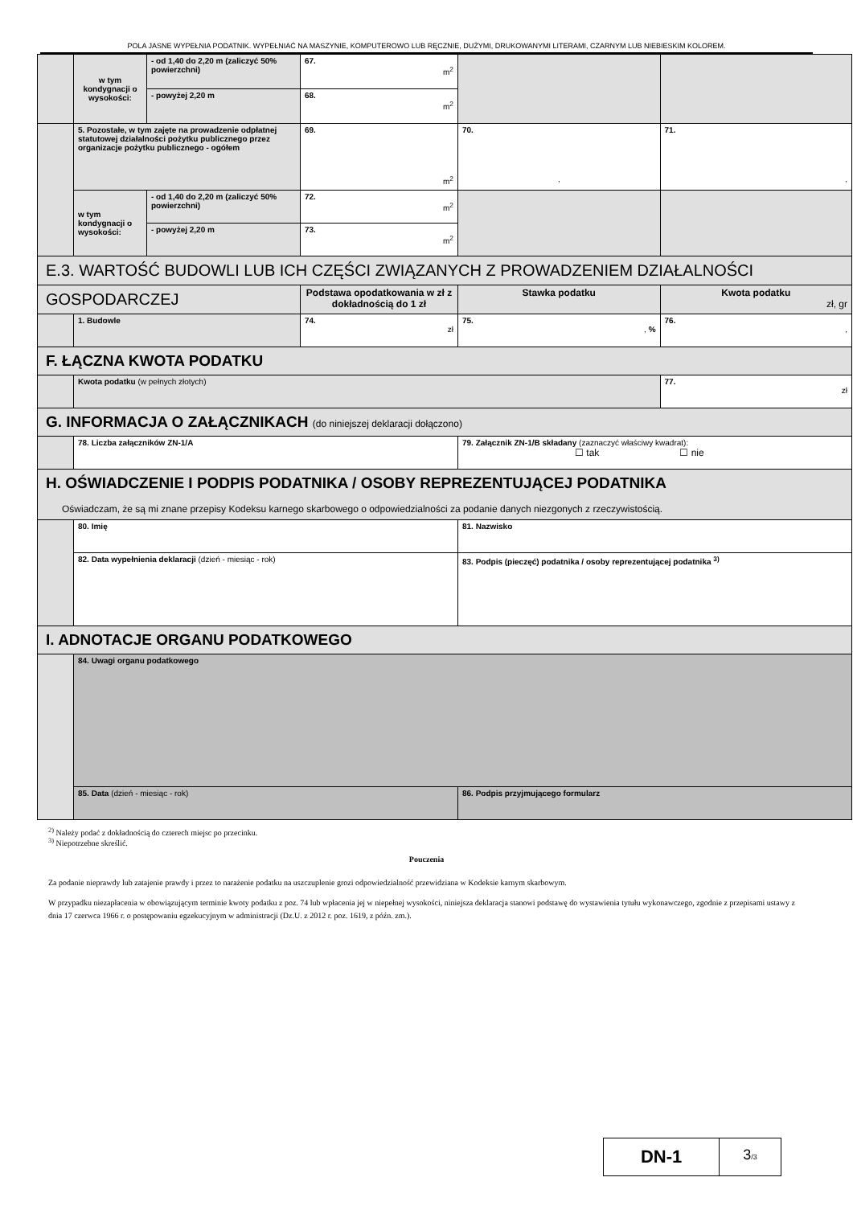POLA JASNE WYPEŁNIA PODATNIK. WYPEŁNIAĆ NA MASZYNIE, KOMPUTEROWO LUB RĘCZNIE, DUŻYMI, DRUKOWANYMI LITERAMI, CZARNYM LUB NIEBIESKIM KOLOREM.
| | w tym kondygnacji o wysokości: | - od 1,40 do 2,20 m (zaliczyć 50% powierzchni) | 67. m<sup>2</sup> | | |
| | | - powyżej 2,20 m | 68. m<sup>2</sup> | | |
| | 5. Pozostałe, w tym zajęte na prowadzenie odpłatnej statutowej działalności pożytku publicznego przez organizacje pożytku publicznego - ogółem | | 69. m<sup>2</sup> | 70. , | 71. , |
| | w tym kondygnacji o wysokości: | - od 1,40 do 2,20 m (zaliczyć 50% powierzchni) | 72. m<sup>2</sup> | | |
| | | - powyżej 2,20 m | 73. m<sup>2</sup> | | |
| E.3. WARTOŚĆ BUDOWLI LUB ICH CZĘŚCI ZWIĄZANYCH Z PROWADZENIEM DZIAŁALNOŚCI | | | | | |
| GOSPODARCZEJ | | | Podstawa opodatkowania w zł z dokładnością do 1 zł | Stawka podatku | Kwota podatku zł, gr |
| | 1. Budowle | | 74. zł | 75. , % | 76. , |
| F. ŁĄCZNA KWOTA PODATKU | | | | | |
| | Kwota podatku (w pełnych złotych) | | | | 77. zł |
| G. INFORMACJA O ZAŁĄCZNIKACH (do niniejszej deklaracji dołączono) | | | | | |
| | 78. Liczba załączników ZN-1/A | | | 79. Załącznik ZN-1/B składany (zaznaczyć właściwy kwadrat): ☐ tak ☐ nie | |
| H. OŚWIADCZENIE I PODPIS PODATNIKA / OSOBY REPREZENTUJĄCEJ PODATNIKA Oświadczam, że są mi znane przepisy Kodeksu karnego skarbowego o odpowiedzialności za podanie danych niezgonych z rzeczywistością. | | | | | |
| | 80. Imię | | | 81. Nazwisko | |
| | 82. Data wypełnienia deklaracji (dzień - miesiąc - rok) | | | 83. Podpis (pieczęć) podatnika / osoby reprezentującej podatnika <sup>3)</sup> | |
| I. ADNOTACJE ORGANU PODATKOWEGO | | | | | |
| | 84. Uwagi organu podatkowego | | | | |
| | 85. Data (dzień - miesiąc - rok) | | | 86. Podpis przyjmującego formularz | |
<sup>2)</sup> Należy podać z dokładnością do czterech miejsc po przecinku.
<sup>3)</sup> Niepotrzebne skreślić.
Pouczenia
Za podanie nieprawdy lub zatajenie prawdy i przez to narażenie podatku na uszczuplenie grozi odpowiedzialność przewidziana w Kodeksie karnym skarbowym.
W przypadku niezapłacenia w obowiązującym terminie kwoty podatku z poz. 74 lub wpłacenia jej w niepełnej wysokości, niniejsza deklaracja stanowi podstawę do wystawienia tytułu wykonawczego, zgodnie z przepisami ustawy z dnia 17 czerwca 1966 r. o postępowaniu egzekucyjnym w administracji (Dz.U. z 2012 r. poz. 1619, z późn. zm.).
| DN-1 | 3 /3 |